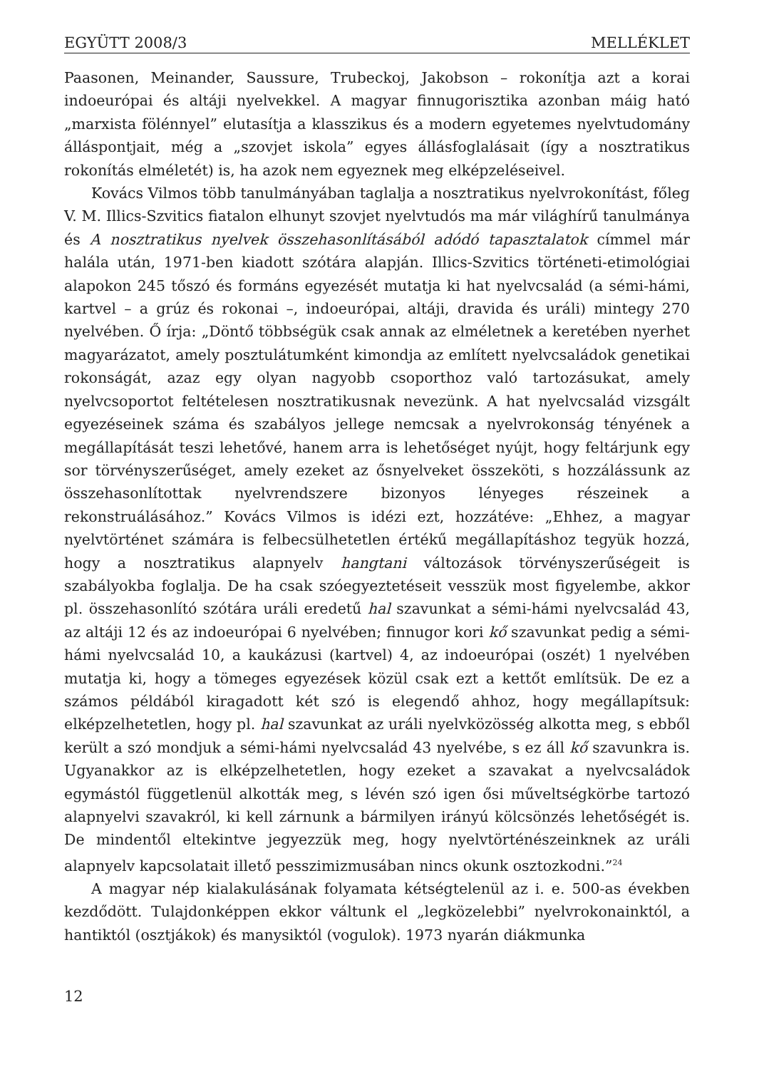EGYÜTT 2008/3 MELLÉKLET
Paasonen, Meinander, Saussure, Trubeckoj, Jakobson – rokonítja azt a korai indoeurópai és altáji nyelvekkel. A magyar finnugorisztika azonban máig ható „marxista fölénnyel” elutasítja a klasszikus és a modern egyetemes nyelvtudomány álláspontjait, még a „szovjet iskola” egyes állásfoglalásait (így a nosztratikus rokonítás elméletét) is, ha azok nem egyeznek meg elképzeléseivel.
Kovács Vilmos több tanulmányában taglalja a nosztratikus nyelvrokonítást, főleg V. M. Illics-Szvitics fiatalon elhunyt szovjet nyelvtudós ma már világhírű tanulmánya és A nosztratikus nyelvek összehasonlításából adódó tapasztalatok címmel már halála után, 1971-ben kiadott szótára alapján. Illics-Szvitics történeti-etimológiai alapokon 245 tőszó és formáns egyezését mutatja ki hat nyelvcsalád (a sémi-hámi, kartvel – a grúz és rokonai –, indoeurópai, altáji, dravida és uráli) mintegy 270 nyelvében. Ő írja: „Döntő többségük csak annak az elméletnek a keretében nyerhet magyarázatot, amely posztulátumként kimondja az említett nyelvcsaládok genetikai rokonságát, azaz egy olyan nagyobb csoporthoz való tartozásukat, amely nyelvcsoportot feltételesen nosztratikusnak nevezünk. A hat nyelvcsalád vizsgált egyezéseinek száma és szabályos jellege nemcsak a nyelvrokonság tényének a megállapítását teszi lehetővé, hanem arra is lehetőséget nyújt, hogy feltárjunk egy sor törvényszerűséget, amely ezeket az ősnyelveket összeköti, s hozzálássunk az összehasonlítottak nyelvrendszere bizonyos lényeges részeinek a rekonstruálásához.” Kovács Vilmos is idézi ezt, hozzátéve: „Ehhez, a magyar nyelvtörténet számára is felbecsülhetetlen értékű megállapításhoz tegyük hozzá, hogy a nosztratikus alapnyelv hangtani változások törvényszerűségeit is szabályokba foglalja. De ha csak szóegyeztetéseit vesszük most figyelembe, akkor pl. összehasonlító szótára uráli eredetű hal szavunkat a sémi-hámi nyelvcsalád 43, az altáji 12 és az indoeurópai 6 nyelvében; finnugor kori kő szavunkat pedig a sémi-hámi nyelvcsalád 10, a kaukázusi (kartvel) 4, az indoeurópai (oszét) 1 nyelvében mutatja ki, hogy a tömeges egyezések közül csak ezt a kettőt említsük. De ez a számos példából kiragadott két szó is elegendő ahhoz, hogy megállapítsuk: elképzelhetetlen, hogy pl. hal szavunkat az uráli nyelvközösség alkotta meg, s ebből került a szó mondjuk a sémi-hámi nyelvcsalád 43 nyelvébe, s ez áll kő szavunkra is. Ugyanakkor az is elképzelhetetlen, hogy ezeket a szavakat a nyelvcsaládok egymástól függetlenül alkották meg, s lévén szó igen ősi műveltségkörbe tartozó alapnyelvi szavakról, ki kell zárnunk a bármilyen irányú kölcsönzés lehetőségét is. De mindentől eltekintve jegyezzük meg, hogy nyelvtörténészeinknek az uráli alapnyelv kapcsolatait illető pesszimizmusában nincs okunk osztozkodni.”<sup>24</sup>
A magyar nép kialakulásának folyamata kétségtelenül az i. e. 500-as években kezdődött. Tulajdonképpen ekkor váltunk el „legközelebbi” nyelvrokonainktól, a hantiktól (osztjákok) és manysiktól (vogulok). 1973 nyarán diákmunka
12